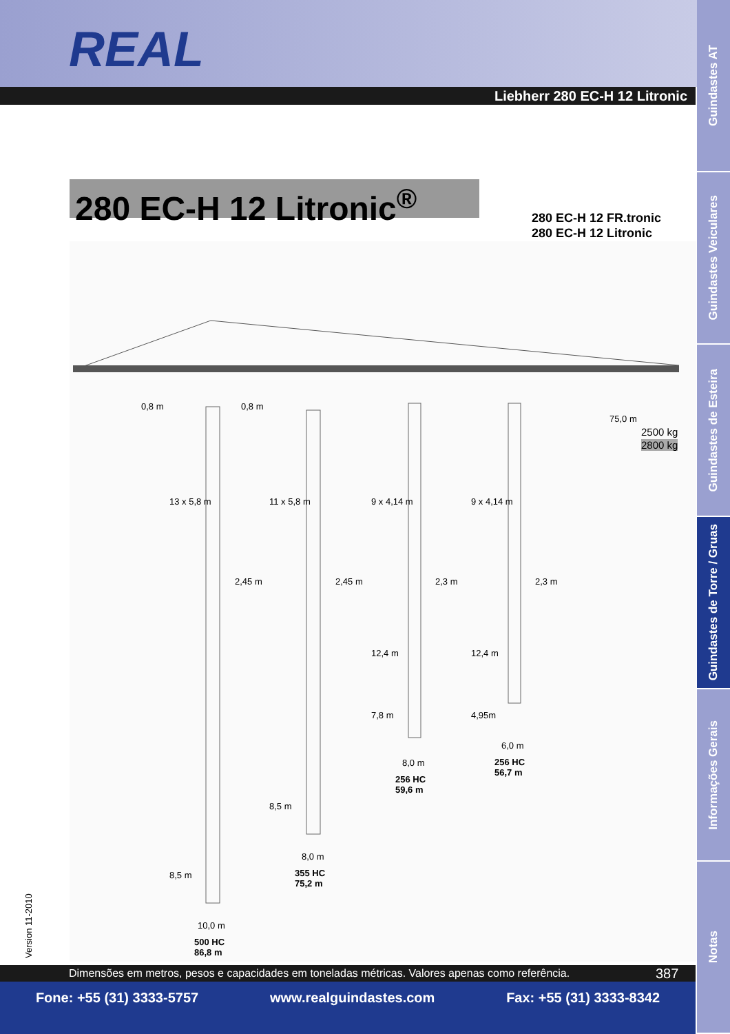REAL
Liebherr 280 EC-H 12 Litronic
Guindastes AT
Guindastes Veiculares
Guindastes de Esteira
Guindastes de Torre / Gruas
Informações Gerais
Notas
280 EC-H 12 Litronic<sup>®</sup>
280 EC-H 12 FR.tronic
280 EC-H 12 Litronic
0,8 m 0,8 m
75,0 m
2500 kg
2800 kg
13 x 5,8 m 11 x 5,8 m 9 x 4,14 m 9 x 4,14 m
2,45 m 2,45 m 2,3 m 2,3 m
12,4 m 12,4 m
7,8 m 4,95m
6,0 m
256 HC
56,7 m
8,0 m
256 HC
59,6 m
8,5 m
8,0 m
355 HC
75,2 m
8,5 m
10,0 m
500 HC
86,8 m
Version 11-2010
Dimensões em metros, pesos e capacidades em toneladas métricas. Valores apenas como referência. 387
Fone: +55 (31) 3333-5757 www.realguindastes.com Fax: +55 (31) 3333-8342